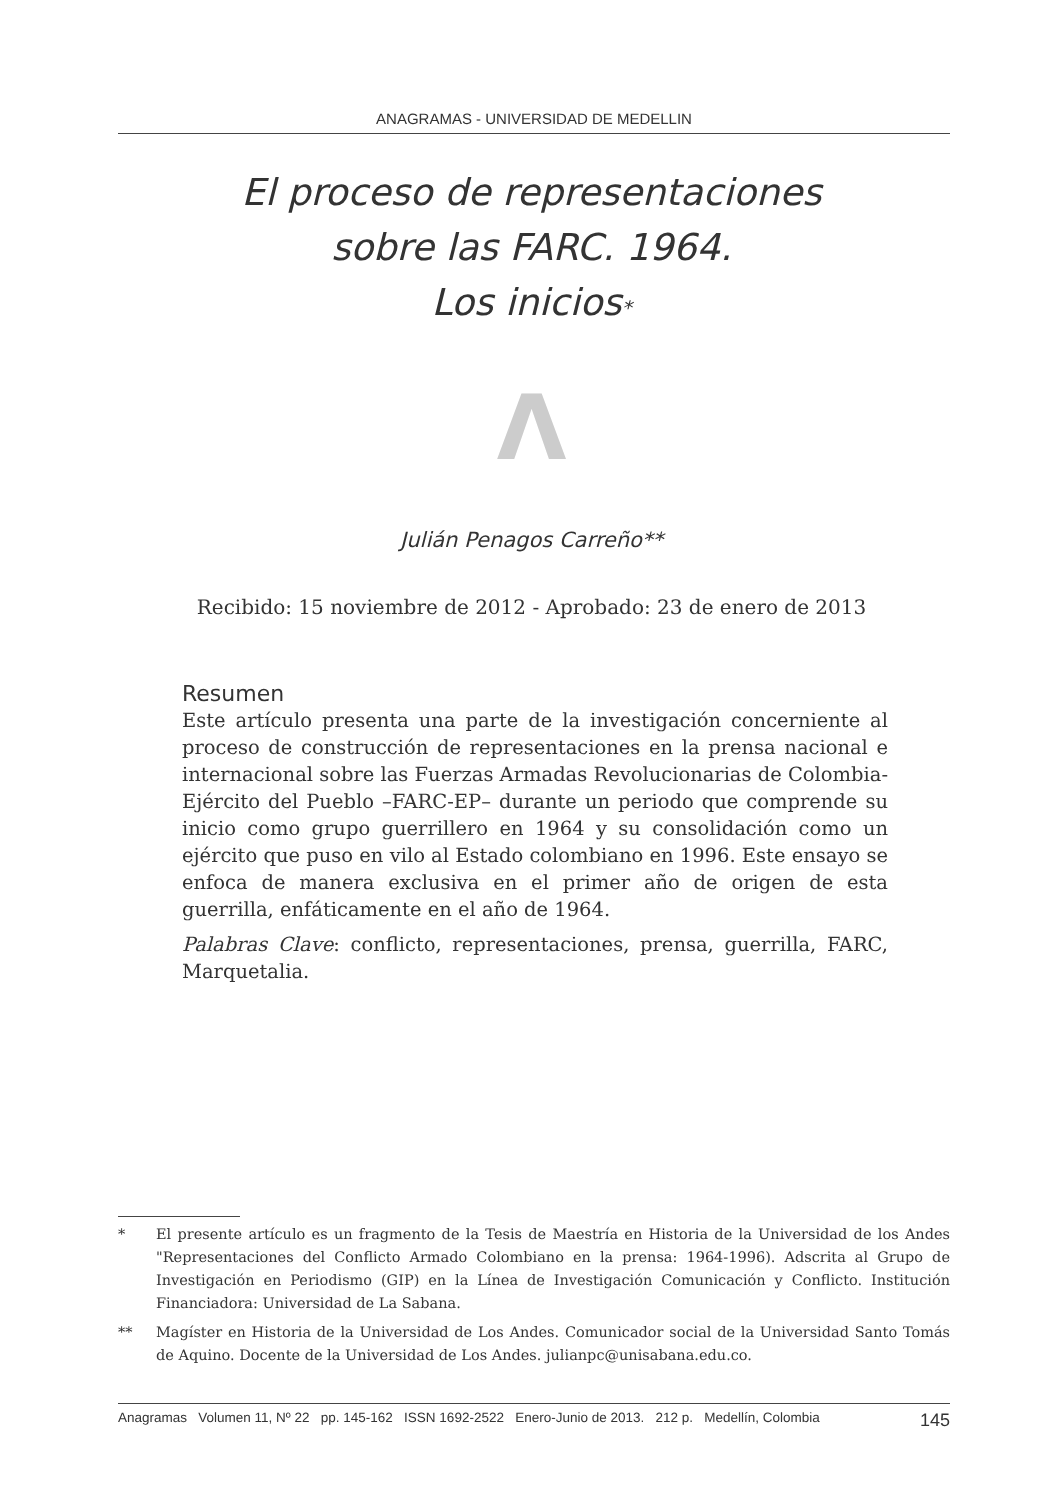ANAGRAMAS - UNIVERSIDAD DE MEDELLIN
El proceso de representaciones
sobre las FARC. 1964.
Los inicios*
Λ
Julián Penagos Carreño**
Recibido: 15 noviembre de 2012 - Aprobado: 23 de enero de 2013
Resumen
Este artículo presenta una parte de la investigación concerniente al proceso de construcción de representaciones en la prensa nacional e internacional sobre las Fuerzas Armadas Revolucionarias de Colombia-Ejército del Pueblo –FARC-EP– durante un periodo que comprende su inicio como grupo guerrillero en 1964 y su consolidación como un ejército que puso en vilo al Estado colombiano en 1996. Este ensayo se enfoca de manera exclusiva en el primer año de origen de esta guerrilla, enfáticamente en el año de 1964.
Palabras Clave: conflicto, representaciones, prensa, guerrilla, FARC, Marquetalia.
* El presente artículo es un fragmento de la Tesis de Maestría en Historia de la Universidad de los Andes "Representaciones del Conflicto Armado Colombiano en la prensa: 1964-1996). Adscrita al Grupo de Investigación en Periodismo (GIP) en la Línea de Investigación Comunicación y Conflicto. Institución Financiadora: Universidad de La Sabana.
** Magíster en Historia de la Universidad de Los Andes. Comunicador social de la Universidad Santo Tomás de Aquino. Docente de la Universidad de Los Andes. julianpc@unisabana.edu.co.
Anagramas Volumen 11, Nº 22 pp. 145-162 ISSN 1692-2522 Enero-Junio de 2013. 212 p. Medellín, Colombia 145